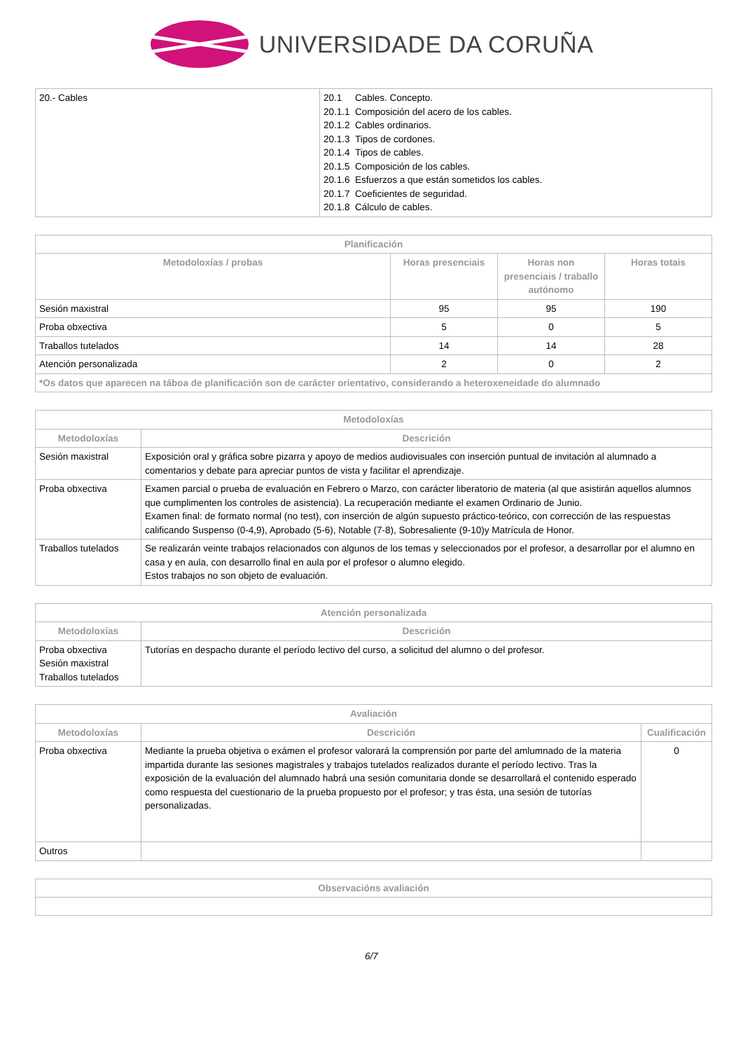UNIVERSIDADE DA CORUÑA
| 20.- Cables | 20.1 Cables. Concepto. 20.1.1 Composición del acero de los cables. 20.1.2 Cables ordinarios. 20.1.3 Tipos de cordones. 20.1.4 Tipos de cables. 20.1.5 Composición de los cables. 20.1.6 Esfuerzos a que están sometidos los cables. 20.1.7 Coeficientes de seguridad. 20.1.8 Cálculo de cables. |
| Planificación | | | |
| --- | --- | --- | --- |
| Metodoloxías / probas | Horas presenciais | Horas non presenciais / traballo autónomo | Horas totais |
| Sesión maxistral | 95 | 95 | 190 |
| Proba obxectiva | 5 | 0 | 5 |
| Traballos tutelados | 14 | 14 | 28 |
| Atención personalizada | 2 | 0 | 2 |
| *Os datos que aparecen na táboa de planificación son de carácter orientativo, considerando a heteroxeneidade do alumnado | | | |
| Metodoloxías | |
| --- | --- |
| Metodoloxías | Descrición |
| Sesión maxistral | Exposición oral y gráfica sobre pizarra y apoyo de medios audiovisuales con inserción puntual de invitación al alumnado a comentarios y debate para apreciar puntos de vista y facilitar el aprendizaje. |
| Proba obxectiva | Examen parcial o prueba de evaluación en Febrero o Marzo, con carácter liberatorio de materia (al que asistirán aquellos alumnos que cumplimenten los controles de asistencia). La recuperación mediante el examen Ordinario de Junio. Examen final: de formato normal (no test), con inserción de algún supuesto práctico-teórico, con corrección de las respuestas calificando Suspenso (0-4,9), Aprobado (5-6), Notable (7-8), Sobresaliente (9-10)y Matrícula de Honor. |
| Traballos tutelados | Se realizarán veinte trabajos relacionados con algunos de los temas y seleccionados por el profesor, a desarrollar por el alumno en casa y en aula, con desarrollo final en aula por el profesor o alumno elegido. Estos trabajos no son objeto de evaluación. |
| Atención personalizada | |
| --- | --- |
| Metodoloxías | Descrición |
| Proba obxectiva Sesión maxistral Traballos tutelados | Tutorías en despacho durante el período lectivo del curso, a solicitud del alumno o del profesor. |
| Avaliación | | |
| --- | --- | --- |
| Metodoloxías | Descrición | Cualificación |
| Proba obxectiva | Mediante la prueba objetiva o exámen el profesor valorará la comprensión por parte del amlumnado de la materia impartida durante las sesiones magistrales y trabajos tutelados realizados durante el período lectivo. Tras la exposición de la evaluación del alumnado habrá una sesión comunitaria donde se desarrollará el contenido esperado como respuesta del cuestionario de la prueba propuesto por el profesor; y tras ésta, una sesión de tutorías personalizadas. | 0 |
| Outros | | |
| Observacións avaliación |
| --- |
6/7